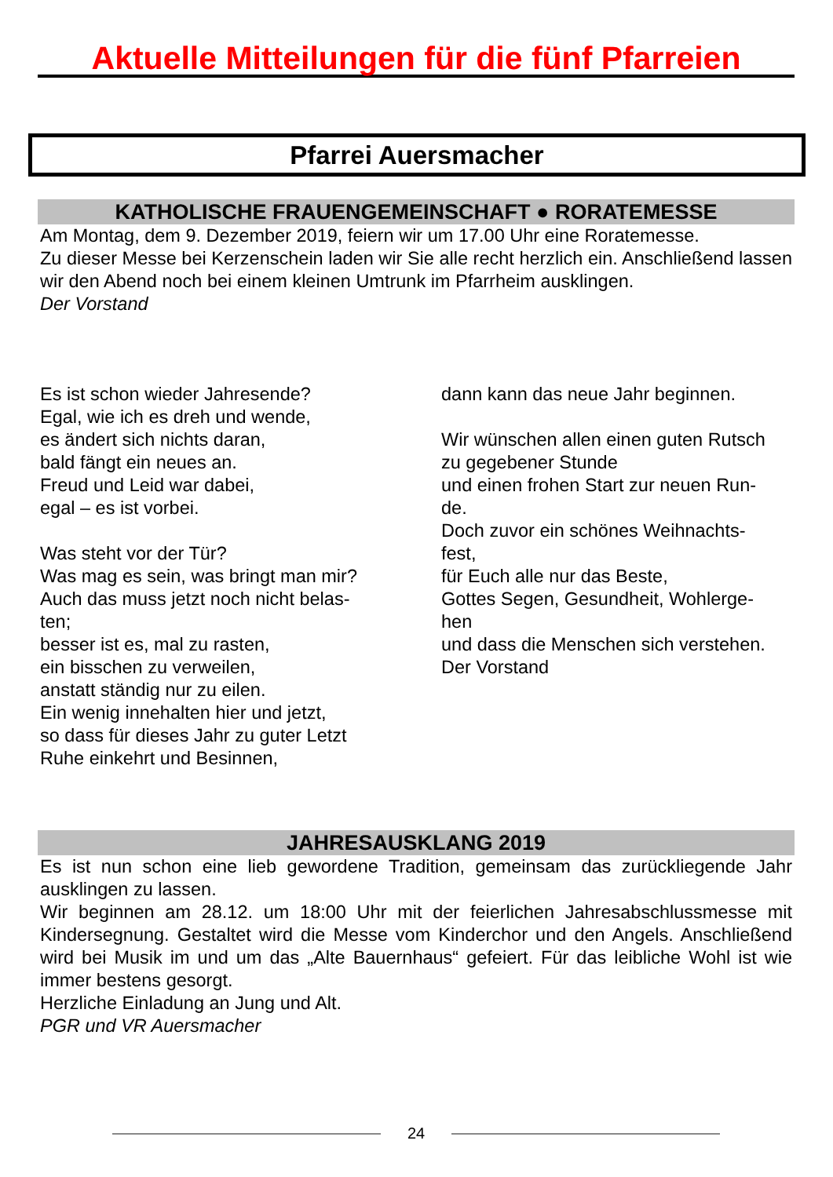Aktuelle Mitteilungen für die fünf Pfarreien
Pfarrei Auersmacher
KATHOLISCHE FRAUENGEMEINSCHAFT ● RORATEMESSE
Am Montag, dem 9. Dezember 2019, feiern wir um 17.00 Uhr eine Roratemesse.
Zu dieser Messe bei Kerzenschein laden wir Sie alle recht herzlich ein. Anschließend lassen wir den Abend noch bei einem kleinen Umtrunk im Pfarrheim ausklingen.
Der Vorstand
Es ist schon wieder Jahresende?
Egal, wie ich es dreh und wende,
es ändert sich nichts daran,
bald fängt ein neues an.
Freud und Leid war dabei,
egal – es ist vorbei.
Was steht vor der Tür?
Was mag es sein, was bringt man mir?
Auch das muss jetzt noch nicht belas-
ten;
besser ist es, mal zu rasten,
ein bisschen zu verweilen,
anstatt ständig nur zu eilen.
Ein wenig innehalten hier und jetzt,
so dass für dieses Jahr zu guter Letzt
Ruhe einkehrt und Besinnen,
dann kann das neue Jahr beginnen.
Wir wünschen allen einen guten Rutsch
zu gegebener Stunde
und einen frohen Start zur neuen Run-
de.
Doch zuvor ein schönes Weihnachts-
fest,
für Euch alle nur das Beste,
Gottes Segen, Gesundheit, Wohlerge-
hen
und dass die Menschen sich verstehen.
Der Vorstand
JAHRESAUSKLANG 2019
Es ist nun schon eine lieb gewordene Tradition, gemeinsam das zurückliegende Jahr ausklingen zu lassen.
Wir beginnen am 28.12. um 18:00 Uhr mit der feierlichen Jahresabschlussmesse mit Kindersegnung. Gestaltet wird die Messe vom Kinderchor und den Angels. Anschließend wird bei Musik im und um das „Alte Bauernhaus“ gefeiert. Für das leibliche Wohl ist wie immer bestens gesorgt.
Herzliche Einladung an Jung und Alt.
PGR und VR Auersmacher
24